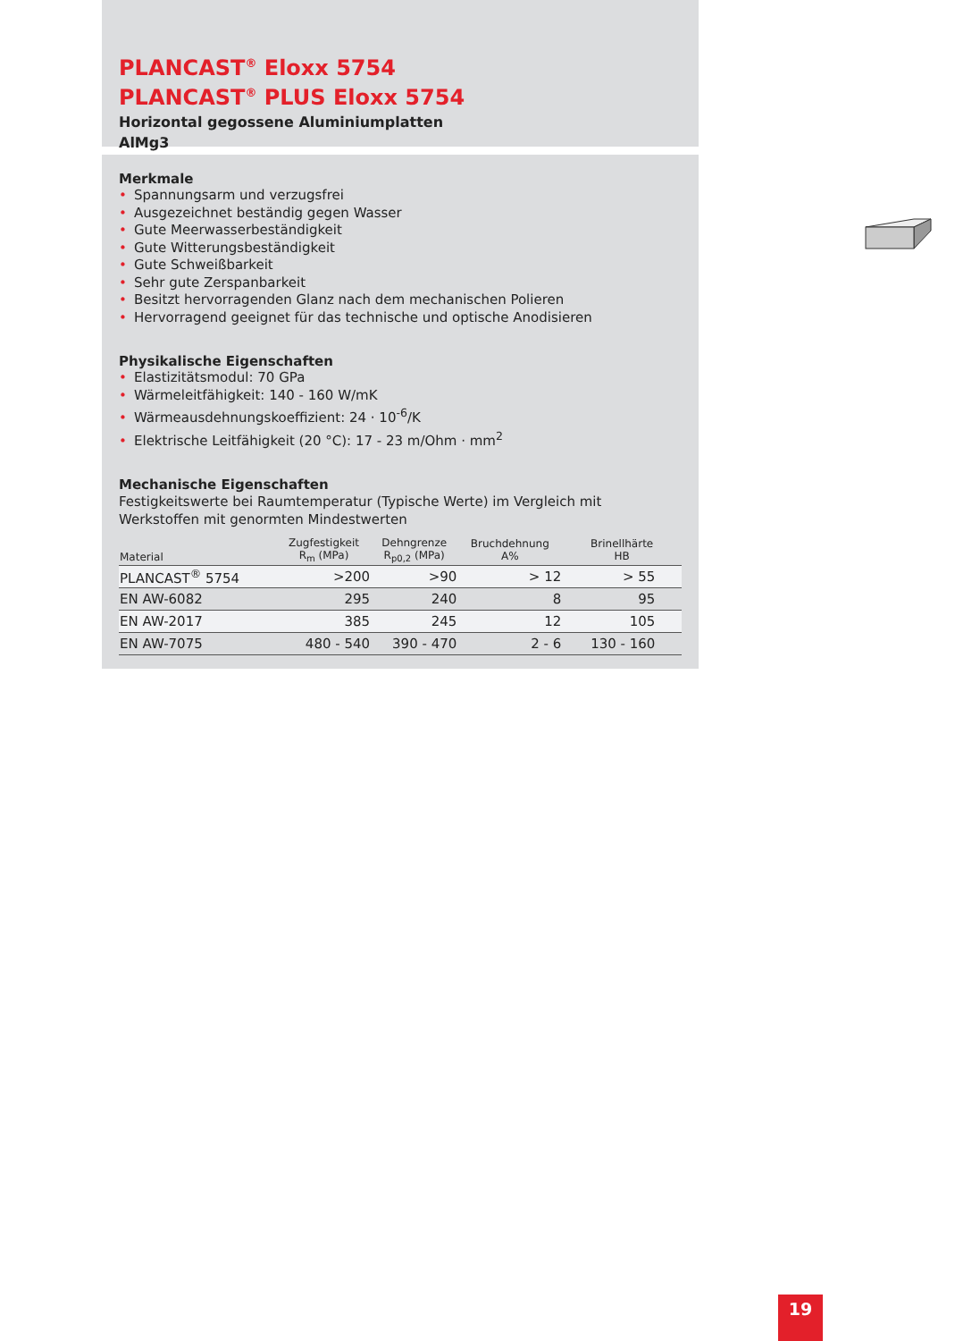PLANCAST<sup>®</sup> Eloxx 5754
PLANCAST<sup>®</sup> PLUS Eloxx 5754
Horizontal gegossene Aluminiumplatten
AlMg3
Merkmale
• Spannungsarm und verzugsfrei
• Ausgezeichnet beständig gegen Wasser
• Gute Meerwasserbeständigkeit
• Gute Witterungsbeständigkeit
• Gute Schweißbarkeit
• Sehr gute Zerspanbarkeit
• Besitzt hervorragenden Glanz nach dem mechanischen Polieren
• Hervorragend geeignet für das technische und optische Anodisieren
Physikalische Eigenschaften
• Elastizitätsmodul: 70 GPa
• Wärmeleitfähigkeit: 140 - 160 W/mK
• Wärmeausdehnungskoeffizient: 24 · 10<sup>-6</sup>/K
• Elektrische Leitfähigkeit (20 °C): 17 - 23 m/Ohm · mm<sup>2</sup>
Mechanische Eigenschaften
Festigkeitswerte bei Raumtemperatur (Typische Werte) im Vergleich mit
Werkstoffen mit genormten Mindestwerten
| Material | Zugfestigkeit R<sub>m</sub> (MPa) | Dehngrenze R<sub>p0,2</sub> (MPa) | Bruchdehnung A% | Brinellhärte HB |
| --- | --- | --- | --- | --- |
| PLANCAST<sup>®</sup> 5754 | >200 | >90 | > 12 | > 55 |
| EN AW-6082 | 295 | 240 | 8 | 95 |
| EN AW-2017 | 385 | 245 | 12 | 105 |
| EN AW-7075 | 480 - 540 | 390 - 470 | 2 - 6 | 130 - 160 |
19